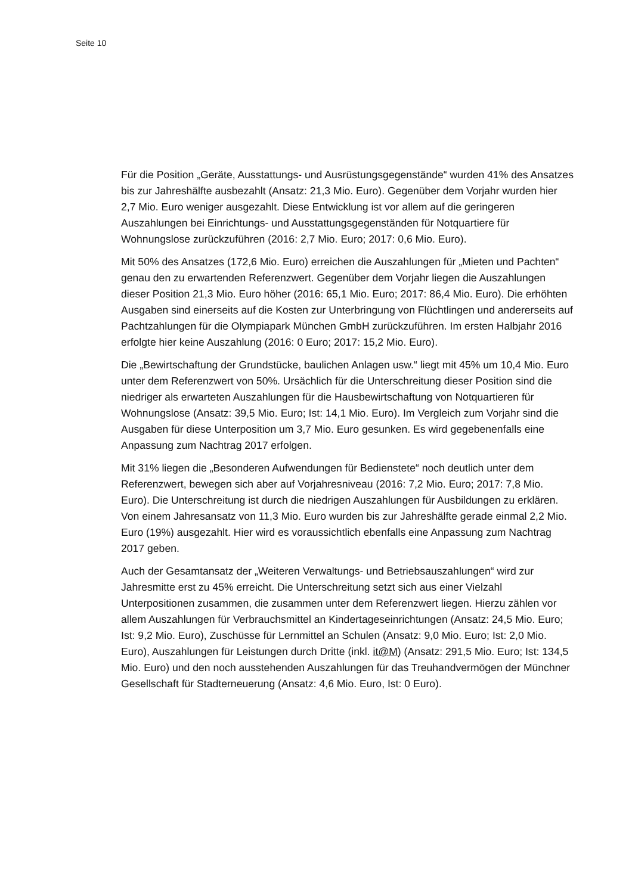Seite 10
Für die Position „Geräte, Ausstattungs- und Ausrüstungsgegenstände“ wurden 41% des Ansatzes bis zur Jahreshälfte ausbezahlt (Ansatz: 21,3 Mio. Euro). Gegenüber dem Vorjahr wurden hier 2,7 Mio. Euro weniger ausgezahlt. Diese Entwicklung ist vor allem auf die geringeren Auszahlungen bei Einrichtungs- und Ausstattungsgegenständen für Notquartiere für Wohnungslose zurückzuführen (2016: 2,7 Mio. Euro; 2017: 0,6 Mio. Euro).
Mit 50% des Ansatzes (172,6 Mio. Euro) erreichen die Auszahlungen für „Mieten und Pachten“ genau den zu erwartenden Referenzwert. Gegenüber dem Vorjahr liegen die Auszahlungen dieser Position 21,3 Mio. Euro höher (2016: 65,1 Mio. Euro; 2017: 86,4 Mio. Euro). Die erhöhten Ausgaben sind einerseits auf die Kosten zur Unterbringung von Flüchtlingen und andererseits auf Pachtzahlungen für die Olympiapark München GmbH zurückzuführen. Im ersten Halbjahr 2016 erfolgte hier keine Auszahlung (2016: 0 Euro; 2017: 15,2 Mio. Euro).
Die „Bewirtschaftung der Grundstücke, baulichen Anlagen usw.“ liegt mit 45% um 10,4 Mio. Euro unter dem Referenzwert von 50%. Ursächlich für die Unterschreitung dieser Position sind die niedriger als erwarteten Auszahlungen für die Hausbewirtschaftung von Notquartieren für Wohnungslose (Ansatz: 39,5 Mio. Euro; Ist: 14,1 Mio. Euro). Im Vergleich zum Vorjahr sind die Ausgaben für diese Unterposition um 3,7 Mio. Euro gesunken. Es wird gegebenenfalls eine Anpassung zum Nachtrag 2017 erfolgen.
Mit 31% liegen die „Besonderen Aufwendungen für Bedienstete“ noch deutlich unter dem Referenzwert, bewegen sich aber auf Vorjahresniveau (2016: 7,2 Mio. Euro; 2017: 7,8 Mio. Euro). Die Unterschreitung ist durch die niedrigen Auszahlungen für Ausbildungen zu erklären. Von einem Jahresansatz von 11,3 Mio. Euro wurden bis zur Jahreshälfte gerade einmal 2,2 Mio. Euro (19%) ausgezahlt. Hier wird es voraussichtlich ebenfalls eine Anpassung zum Nachtrag 2017 geben.
Auch der Gesamtansatz der „Weiteren Verwaltungs- und Betriebsauszahlungen“ wird zur Jahresmitte erst zu 45% erreicht. Die Unterschreitung setzt sich aus einer Vielzahl Unterpositionen zusammen, die zusammen unter dem Referenzwert liegen. Hierzu zählen vor allem Auszahlungen für Verbrauchsmittel an Kindertageseinrichtungen (Ansatz: 24,5 Mio. Euro; Ist: 9,2 Mio. Euro), Zuschüsse für Lernmittel an Schulen (Ansatz: 9,0 Mio. Euro; Ist: 2,0 Mio. Euro), Auszahlungen für Leistungen durch Dritte (inkl. it@M) (Ansatz: 291,5 Mio. Euro; Ist: 134,5 Mio. Euro) und den noch ausstehenden Auszahlungen für das Treuhandvermögen der Münchner Gesellschaft für Stadterneuerung (Ansatz: 4,6 Mio. Euro, Ist: 0 Euro).